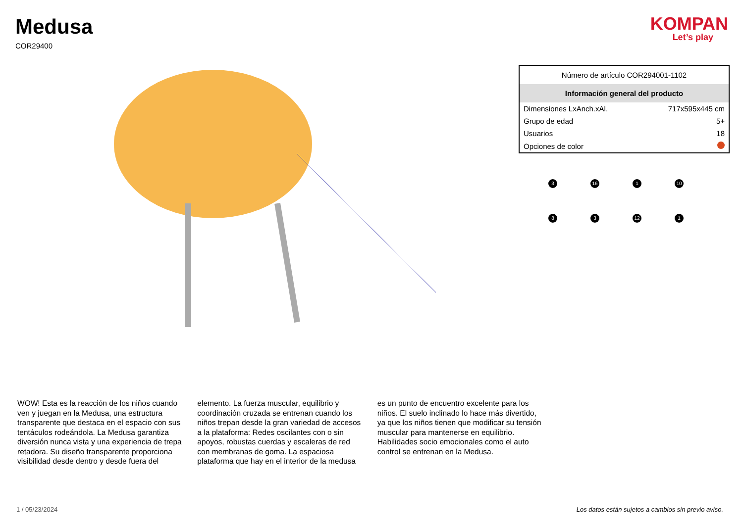Medusa
COR29400
KOMPAN
Let’s play
| Número de artículo COR294001-1102 | |
| Información general del producto | |
| Dimensiones LxAnch.xAl. | 717x595x445 cm |
| Grupo de edad | 5+ |
| Usuarios | 18 |
| Opciones de color | |
3
16
1
10
8
3
12
1
WOW! Esta es la reacción de los niños cuando ven y juegan en la Medusa, una estructura transparente que destaca en el espacio con sus tentáculos rodeándola. La Medusa garantiza diversión nunca vista y una experiencia de trepa retadora. Su diseño transparente proporciona visibilidad desde dentro y desde fuera del elemento. La fuerza muscular, equilibrio y coordinación cruzada se entrenan cuando los niños trepan desde la gran variedad de accesos a la plataforma: Redes oscilantes con o sin apoyos, robustas cuerdas y escaleras de red con membranas de goma. La espaciosa plataforma que hay en el interior de la medusa es un punto de encuentro excelente para los niños. El suelo inclinado lo hace más divertido, ya que los niños tienen que modificar su tensión muscular para mantenerse en equilibrio. Habilidades socio emocionales como el auto control se entrenan en la Medusa.
1 / 05/23/2024 Los datos están sujetos a cambios sin previo aviso.